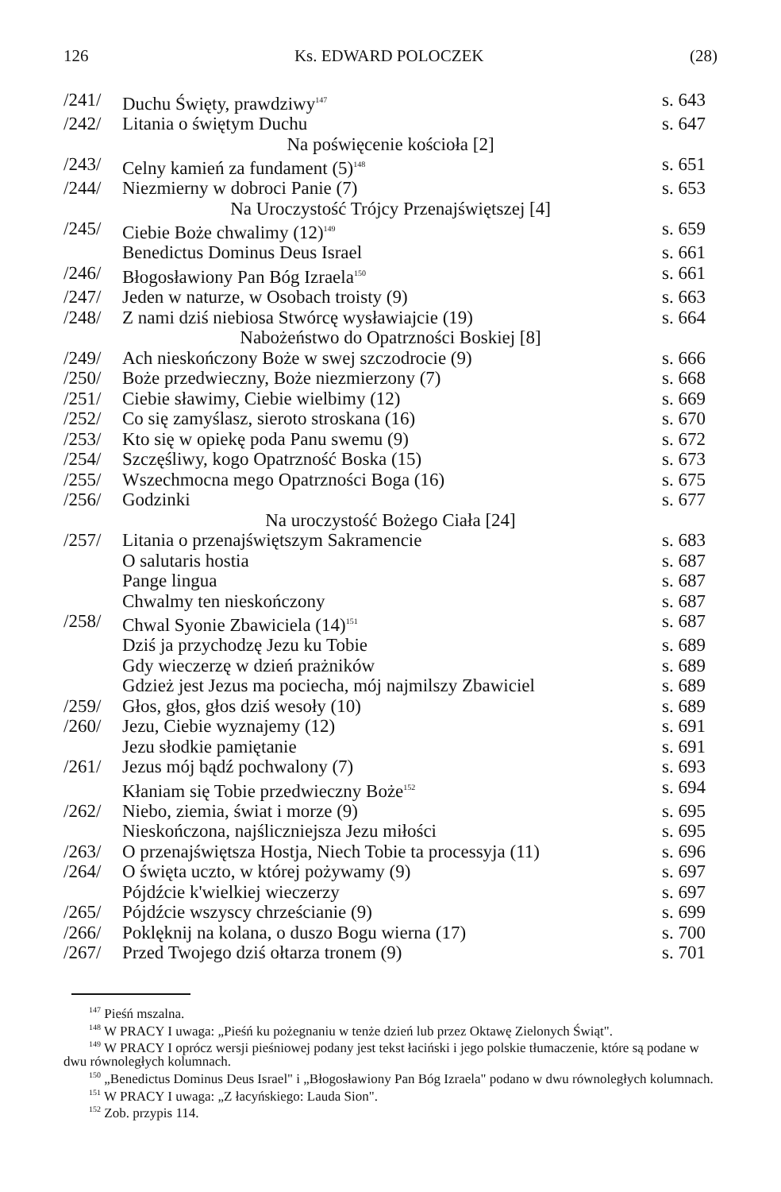126 Ks. EDWARD POLOCZEK (28)
| /241/ | Duchu Święty, prawdziwy<sup>147</sup> | s. 643 |
| /242/ | Litania o świętym Duchu | s. 647 |
| Na poświęcenie kościoła [2] | | |
| /243/ | Celny kamień za fundament (5)<sup>148</sup> | s. 651 |
| /244/ | Niezmierny w dobroci Panie (7) | s. 653 |
| Na Uroczystość Trójcy Przenajświętszej [4] | | |
| /245/ | Ciebie Boże chwalimy (12)<sup>149</sup> | s. 659 |
| | Benedictus Dominus Deus Israel | s. 661 |
| /246/ | Błogosławiony Pan Bóg Izraela<sup>150</sup> | s. 661 |
| /247/ | Jeden w naturze, w Osobach troisty (9) | s. 663 |
| /248/ | Z nami dziś niebiosa Stwórcę wysławiajcie (19) | s. 664 |
| Nabożeństwo do Opatrzności Boskiej [8] | | |
| /249/ | Ach nieskończony Boże w swej szczodrocie (9) | s. 666 |
| /250/ | Boże przedwieczny, Boże niezmierzony (7) | s. 668 |
| /251/ | Ciebie sławimy, Ciebie wielbimy (12) | s. 669 |
| /252/ | Co się zamyślasz, sieroto stroskana (16) | s. 670 |
| /253/ | Kto się w opiekę poda Panu swemu (9) | s. 672 |
| /254/ | Szczęśliwy, kogo Opatrzność Boska (15) | s. 673 |
| /255/ | Wszechmocna mego Opatrzności Boga (16) | s. 675 |
| /256/ | Godzinki | s. 677 |
| Na uroczystość Bożego Ciała [24] | | |
| /257/ | Litania o przenajświętszym Sakramencie | s. 683 |
| | O salutaris hostia | s. 687 |
| | Pange lingua | s. 687 |
| | Chwalmy ten nieskończony | s. 687 |
| /258/ | Chwal Syonie Zbawiciela (14)<sup>151</sup> | s. 687 |
| | Dziś ja przychodzę Jezu ku Tobie | s. 689 |
| | Gdy wieczerzę w dzień prażników | s. 689 |
| | Gdzież jest Jezus ma pociecha, mój najmilszy Zbawiciel | s. 689 |
| /259/ | Głos, głos, głos dziś wesoły (10) | s. 689 |
| /260/ | Jezu, Ciebie wyznajemy (12) | s. 691 |
| | Jezu słodkie pamiętanie | s. 691 |
| /261/ | Jezus mój bądź pochwalony (7) | s. 693 |
| | Kłaniam się Tobie przedwieczny Boże<sup>152</sup> | s. 694 |
| /262/ | Niebo, ziemia, świat i morze (9) | s. 695 |
| | Nieskończona, najśliczniejsza Jezu miłości | s. 695 |
| /263/ | O przenajświętsza Hostja, Niech Tobie ta processyja (11) | s. 696 |
| /264/ | O święta uczto, w której pożywamy (9) | s. 697 |
| | Pójdźcie k'wielkiej wieczerzy | s. 697 |
| /265/ | Pójdźcie wszyscy chrześcianie (9) | s. 699 |
| /266/ | Poklęknij na kolana, o duszo Bogu wierna (17) | s. 700 |
| /267/ | Przed Twojego dziś ołtarza tronem (9) | s. 701 |
<sup>147</sup> Pieśń mszalna.
<sup>148</sup> W PRACY I uwaga: „Pieśń ku pożegnaniu w tenże dzień lub przez Oktawę Zielonych Świąt".
<sup>149</sup> W PRACY I oprócz wersji pieśniowej podany jest tekst łaciński i jego polskie tłumaczenie, które są podane w dwu równoległych kolumnach.
<sup>150</sup> „Benedictus Dominus Deus Israel" i „Błogosławiony Pan Bóg Izraela" podano w dwu równoległych kolumnach.
<sup>151</sup> W PRACY I uwaga: „Z łacyńskiego: Lauda Sion".
<sup>152</sup> Zob. przypis 114.